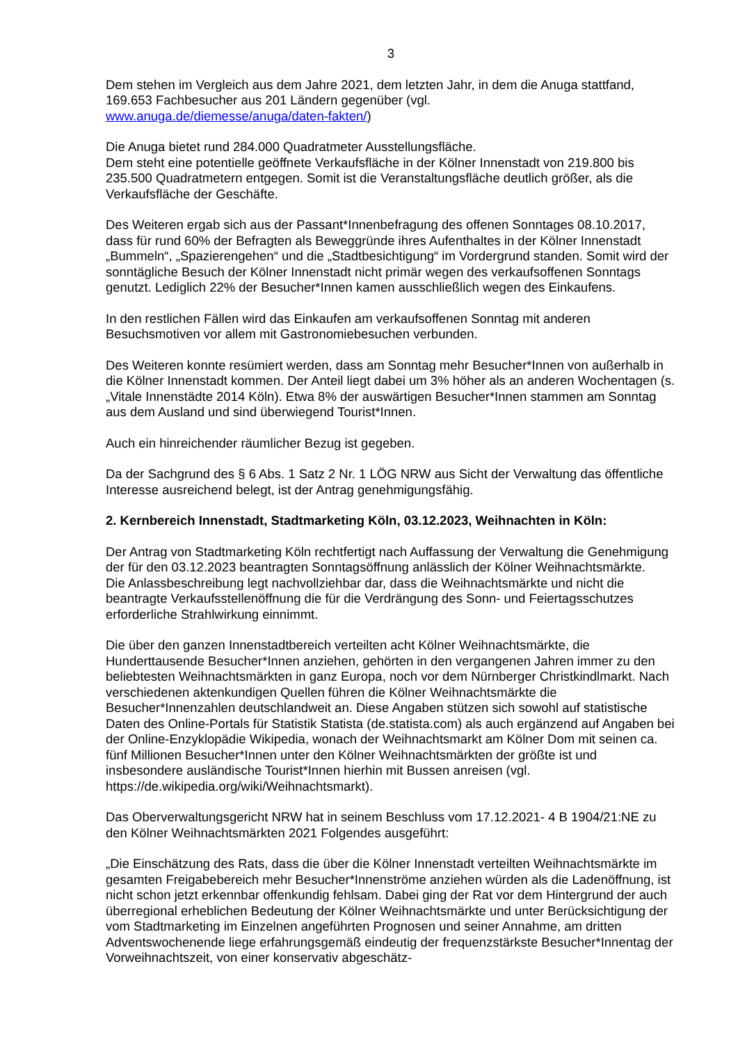3
Dem stehen im Vergleich aus dem Jahre 2021, dem letzten Jahr, in dem die Anuga stattfand, 169.653 Fachbesucher aus 201 Ländern gegenüber (vgl.
www.anuga.de/diemesse/anuga/daten-fakten/)
Die Anuga bietet rund 284.000 Quadratmeter Ausstellungsfläche.
Dem steht eine potentielle geöffnete Verkaufsfläche in der Kölner Innenstadt von 219.800 bis 235.500 Quadratmetern entgegen. Somit ist die Veranstaltungsfläche deutlich größer, als die Verkaufsfläche der Geschäfte.
Des Weiteren ergab sich aus der Passant*Innenbefragung des offenen Sonntages 08.10.2017, dass für rund 60% der Befragten als Beweggründe ihres Aufenthaltes in der Kölner Innenstadt „Bummeln“, „Spazierengehen“ und die „Stadtbesichtigung“ im Vordergrund standen. Somit wird der sonntägliche Besuch der Kölner Innenstadt nicht primär wegen des verkaufsoffenen Sonntags genutzt. Lediglich 22% der Besucher*Innen kamen ausschließlich wegen des Einkaufens.
In den restlichen Fällen wird das Einkaufen am verkaufsoffenen Sonntag mit anderen Besuchsmotiven vor allem mit Gastronomiebesuchen verbunden.
Des Weiteren konnte resümiert werden, dass am Sonntag mehr Besucher*Innen von außerhalb in die Kölner Innenstadt kommen. Der Anteil liegt dabei um 3% höher als an anderen Wochentagen (s. „Vitale Innenstädte 2014 Köln). Etwa 8% der auswärtigen Besucher*Innen stammen am Sonntag aus dem Ausland und sind überwiegend Tourist*Innen.
Auch ein hinreichender räumlicher Bezug ist gegeben.
Da der Sachgrund des § 6 Abs. 1 Satz 2 Nr. 1 LÖG NRW aus Sicht der Verwaltung das öffentliche Interesse ausreichend belegt, ist der Antrag genehmigungsfähig.
2. Kernbereich Innenstadt, Stadtmarketing Köln, 03.12.2023, Weihnachten in Köln:
Der Antrag von Stadtmarketing Köln rechtfertigt nach Auffassung der Verwaltung die Genehmigung der für den 03.12.2023 beantragten Sonntagsöffnung anlässlich der Kölner Weihnachtsmärkte.
Die Anlassbeschreibung legt nachvollziehbar dar, dass die Weihnachtsmärkte und nicht die beantragte Verkaufsstellenöffnung die für die Verdrängung des Sonn- und Feiertagsschutzes erforderliche Strahlwirkung einnimmt.
Die über den ganzen Innenstadtbereich verteilten acht Kölner Weihnachtsmärkte, die Hunderttausende Besucher*Innen anziehen, gehörten in den vergangenen Jahren immer zu den beliebtesten Weihnachtsmärkten in ganz Europa, noch vor dem Nürnberger Christkindlmarkt. Nach verschiedenen aktenkundigen Quellen führen die Kölner Weihnachtsmärkte die Besucher*Innenzahlen deutschlandweit an. Diese Angaben stützen sich sowohl auf statistische Daten des Online-Portals für Statistik Statista (de.statista.com) als auch ergänzend auf Angaben bei der Online-Enzyklopädie Wikipedia, wonach der Weihnachtsmarkt am Kölner Dom mit seinen ca. fünf Millionen Besucher*Innen unter den Kölner Weihnachtsmärkten der größte ist und insbesondere ausländische Tourist*Innen hierhin mit Bussen anreisen (vgl. https://de.wikipedia.org/wiki/Weihnachtsmarkt).
Das Oberverwaltungsgericht NRW hat in seinem Beschluss vom 17.12.2021- 4 B 1904/21:NE zu den Kölner Weihnachtsmärkten 2021 Folgendes ausgeführt:
„Die Einschätzung des Rats, dass die über die Kölner Innenstadt verteilten Weihnachtsmärkte im gesamten Freigabebereich mehr Besucher*Innenströme anziehen würden als die Ladenöffnung, ist nicht schon jetzt erkennbar offenkundig fehlsam. Dabei ging der Rat vor dem Hintergrund der auch überregional erheblichen Bedeutung der Kölner Weihnachtsmärkte und unter Berücksichtigung der vom Stadtmarketing im Einzelnen angeführten Prognosen und seiner Annahme, am dritten Adventswochenende liege erfahrungsgemäß eindeutig der frequenzstärkste Besucher*Innentag der Vorweihnachtszeit, von einer konservativ abgeschätz-